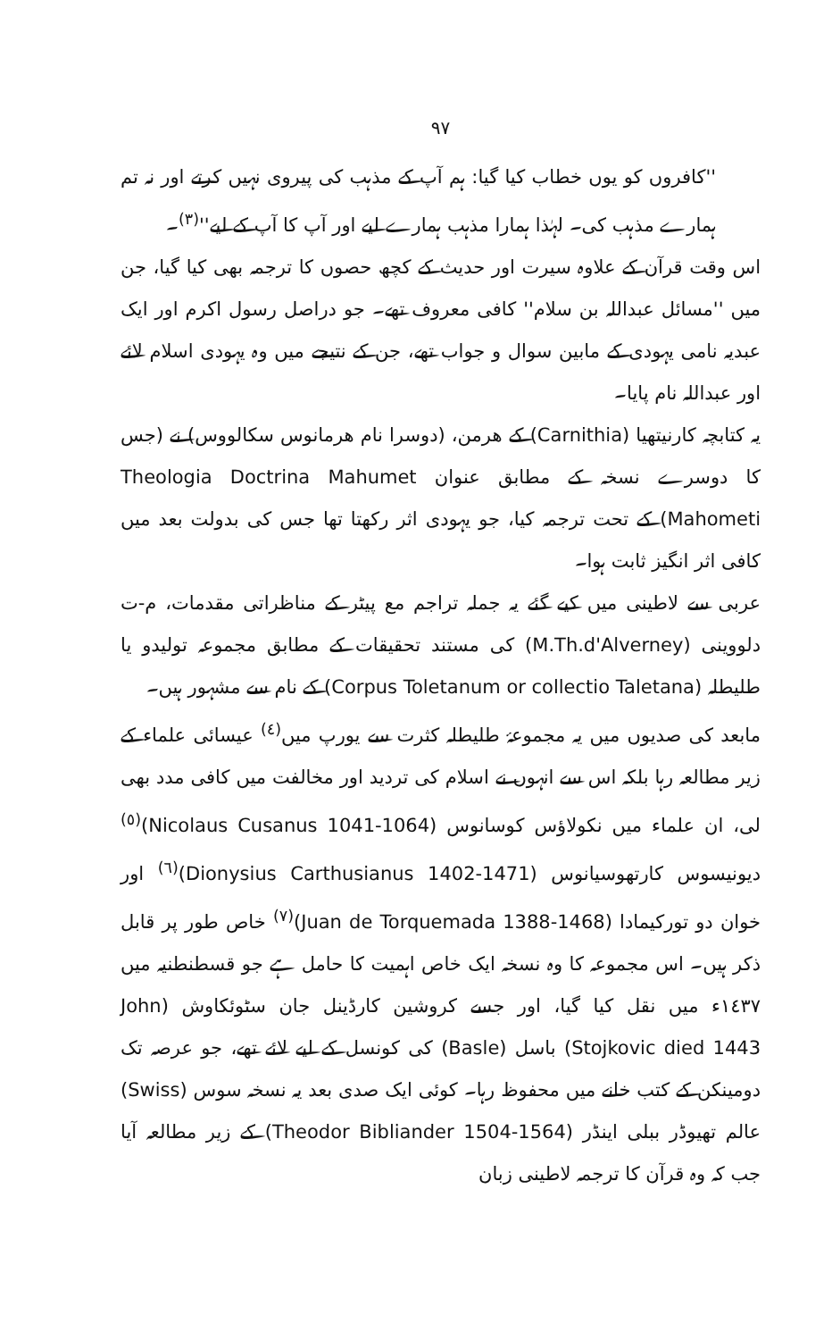٩٧
''کافروں کو یوں خطاب کیا گیا: ہم آپ کے مذہب کی پیروی نہیں کرتے اور نہ تم ہمارے مذہب کی۔ لہٰذا ہمارا مذہب ہمارے لیے اور آپ کا آپ کے لیے''<sup>(٣)</sup>۔
اس وقت قرآن کے علاوہ سیرت اور حدیث کے کچھ حصوں کا ترجمہ بھی کیا گیا، جن میں ''مسائل عبداللہ بن سلام'' کافی معروف تھے۔ جو دراصل رسول اکرم اور ایک عبدیہ نامی یہودی کے مابین سوال و جواب تھے، جن کے نتیجے میں وہ یہودی اسلام لائے اور عبداللہ نام پایا۔
یہ کتابچہ کارنیتھیا (Carnithia) کے ھرمن، (دوسرا نام ھرمانوس سکالووس) نے (جس کا دوسرے نسخہ کے مطابق عنوان Theologia Doctrina Mahumet Mahometi) کے تحت ترجمہ کیا، جو یہودی اثر رکھتا تھا جس کی بدولت بعد میں کافی اثر انگیز ثابت ہوا۔
عربی سے لاطینی میں کیے گئے یہ جملہ تراجم مع پیٹر کے مناظراتی مقدمات، م-ت دلووینی (M.Th.d'Alverney) کی مستند تحقیقات کے مطابق مجموعہ تولیدو یا طلیطلہ (Corpus Toletanum or collectio Taletana) کے نام سے مشہور ہیں۔
مابعد کی صدیوں میں یہ مجموعۂ طلیطلہ کثرت سے یورپ میں<sup>(٤)</sup> عیسائی علماء کے زیر مطالعہ رہا بلکہ اس سے انہوں نے اسلام کی تردید اور مخالفت میں کافی مدد بھی لی، ان علماء میں نکولاؤس کوسانوس (Nicolaus Cusanus 1041-1064)<sup>(٥)</sup> دیونیسوس کارتھوسیانوس (Dionysius Carthusianus 1402-1471)<sup>(٦)</sup> اور خوان دو تورکیمادا (Juan de Torquemada 1388-1468)<sup>(٧)</sup> خاص طور پر قابل ذکر ہیں۔ اس مجموعہ کا وہ نسخہ ایک خاص اہمیت کا حامل ہے جو قسطنطنیہ میں ١٤٣٧ء میں نقل کیا گیا، اور جسے کروشین کارڈینل جان سٹوئکاوش (John Stojkovic died 1443) باسل (Basle) کی کونسل کے لیے لائے تھے، جو عرصہ تک دومینکن کے کتب خانے میں محفوظ رہا۔ کوئی ایک صدی بعد یہ نسخہ سوس (Swiss) عالم تھیوڈر ببلی اینڈر (Theodor Bibliander 1504-1564) کے زیر مطالعہ آیا جب کہ وہ قرآن کا ترجمہ لاطینی زبان